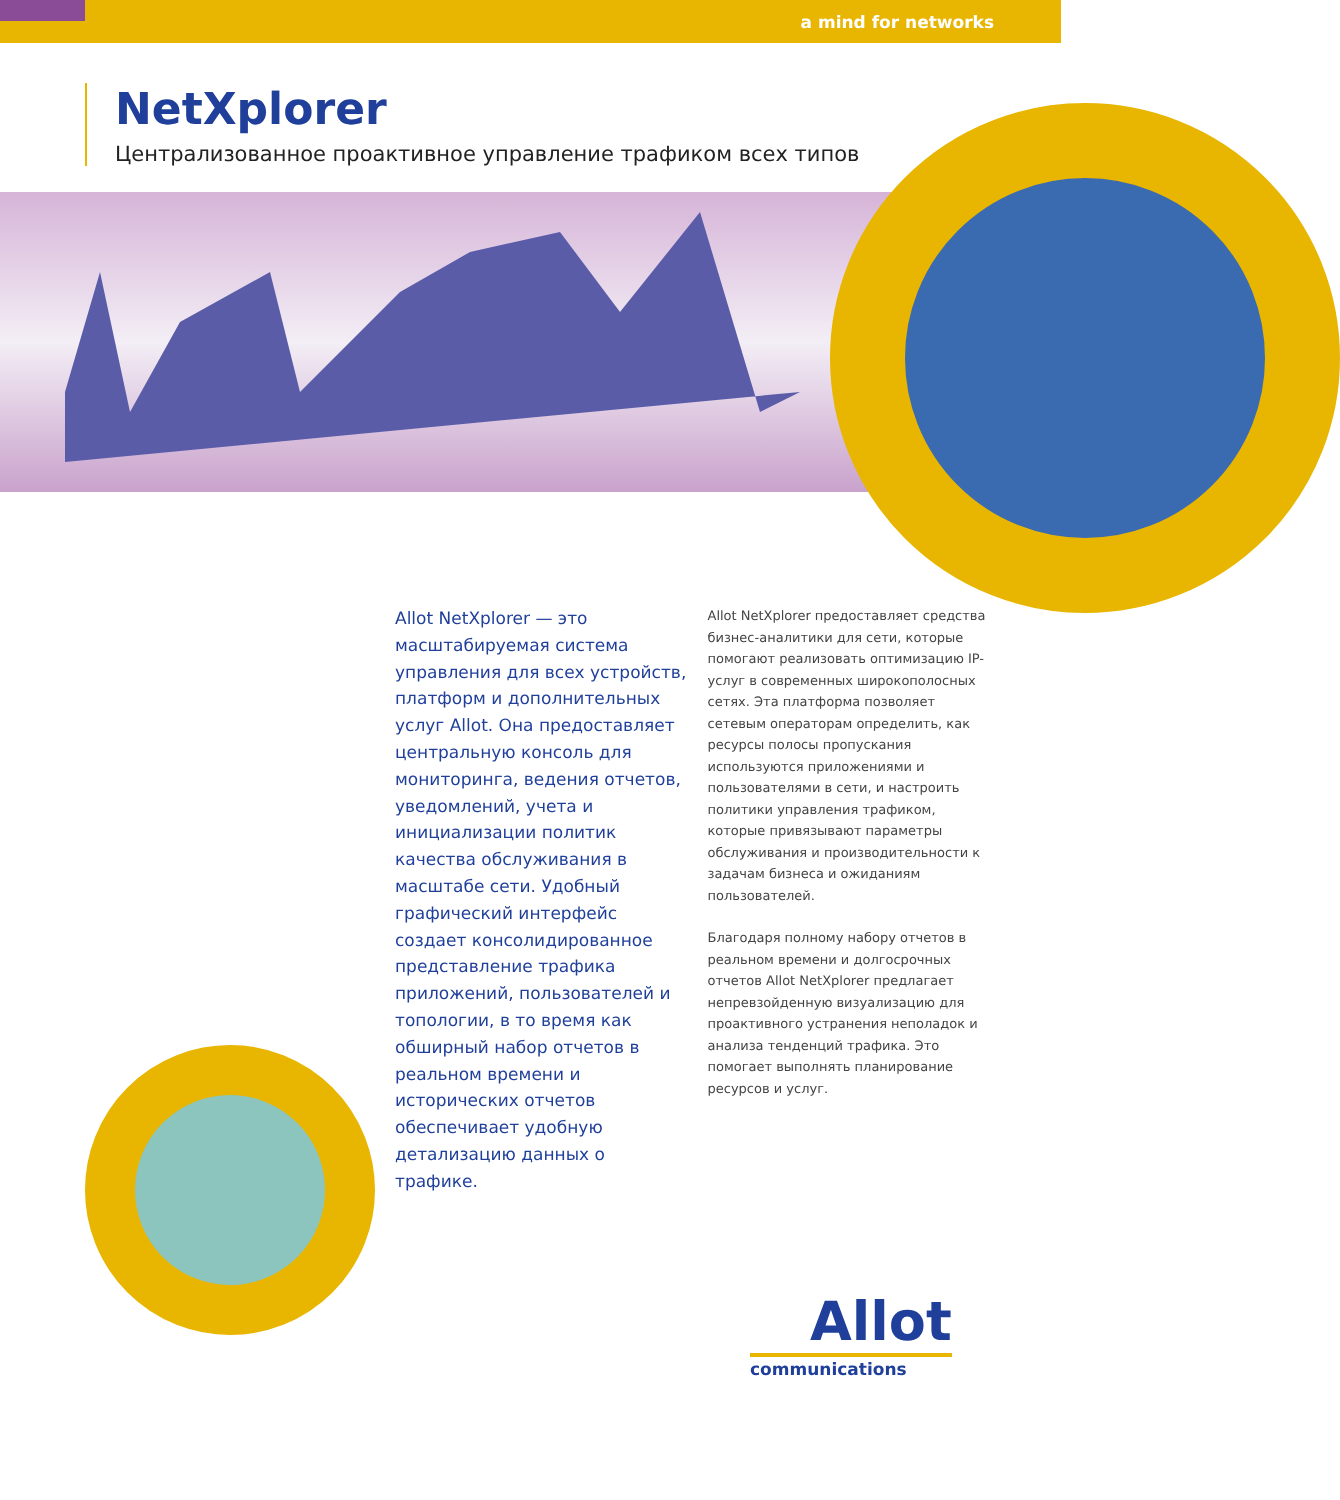a mind for networks
NetXplorer
Централизованное проактивное управление трафиком всех типов
Allot NetXplorer — это масштабируемая система управления для всех устройств, платформ и дополнительных услуг Allot. Она предоставляет центральную консоль для мониторинга, ведения отчетов, уведомлений, учета и инициализации политик качества обслуживания в масштабе сети. Удобный графический интерфейс создает консолидированное представление трафика приложений, пользователей и топологии, в то время как обширный набор отчетов в реальном времени и исторических отчетов обеспечивает удобную детализацию данных о трафике.
Allot NetXplorer предоставляет средства бизнес-аналитики для сети, которые помогают реализовать оптимизацию IP-услуг в современных широкополосных сетях. Эта платформа позволяет сетевым операторам определить, как ресурсы полосы пропускания используются приложениями и пользователями в сети, и настроить политики управления трафиком, которые привязывают параметры обслуживания и производительности к задачам бизнеса и ожиданиям пользователей.
Благодаря полному набору отчетов в реальном времени и долгосрочных отчетов Allot NetXplorer предлагает непревзойденную визуализацию для проактивного устранения неполадок и анализа тенденций трафика. Это помогает выполнять планирование ресурсов и услуг.
Allot
communications